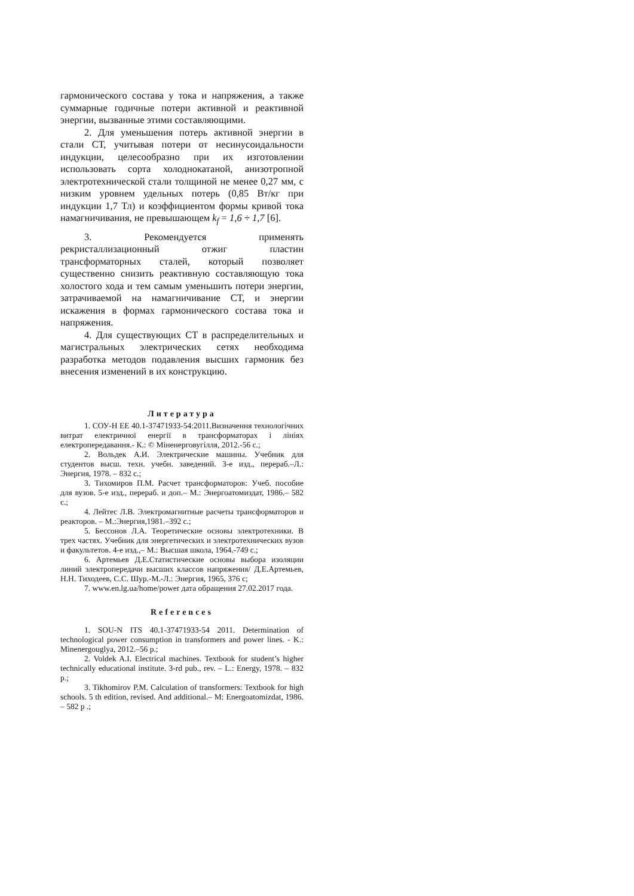гармонического состава у тока и напряжения, а также суммарные годичные потери активной и реактивной энергии, вызванные этими составляющими.
2. Для уменьшения потерь активной энергии в стали СТ, учитывая потери от несинусоидальности индукции, целесообразно при их изготовлении использовать сорта холоднокатаной, анизотропной электротехнической стали толщиной не менее 0,27 мм, с низким уровнем удельных потерь (0,85 Вт/кг при индукции 1,7 Тл) и коэффициентом формы кривой тока намагничивания, не превышающем k<sub>f</sub> = 1,6 ÷ 1,7 [6].
3. Рекомендуется применять рекристаллизационный отжиг пластин трансформаторных сталей, который позволяет существенно снизить реактивную составляющую тока холостого хода и тем самым уменьшить потери энергии, затрачиваемой на намагничивание СТ, и энергии искажения в формах гармонического состава тока и напряжения.
4. Для существующих СТ в распределительных и магистральных электрических сетях необходима разработка методов подавления высших гармоник без внесения изменений в их конструкцию.
Литература
1. СОУ-Н ЕЕ 40.1-37471933-54:2011.Визначення технологічних витрат електричної енергії в трансформаторах і лініях електропередавання.- К.: © Міненерговугілля, 2012.-56 с.;
2. Вольдек А.И. Электрические машины. Учебник для студентов высш. техн. учебн. заведений. 3-е изд., перераб.–Л.: Энергия, 1978. – 832 с.;
3. Тихомиров П.М. Расчет трансформаторов: Учеб. пособие для вузов. 5-е изд., перераб. и доп.– М.: Энергоатомиздат, 1986.– 582 с.;
4. Лейтес Л.В. Электромагнитные расчеты трансформаторов и реакторов. – М.:Энергия,1981.–392 с.;
5. Бессонов Л.А. Теоретические основы электротехники. В трех частях. Учебник для энергетических и электротехнических вузов и факультетов. 4-е изд.,– М.: Высшая школа, 1964.-749 с.;
6. Артемьев Д.Е.Статистические основы выбора изоляции линий электропередачи высших классов напряжения/ Д.Е.Артемьев, Н.Н. Тиходеев, С.С. Шур.-М.-Л.: Энергия, 1965, 376 с;
7. www.en.lg.ua/home/power дата обращения 27.02.2017 года.
References
1. SOU-N ITS 40.1-37471933-54 2011. Determination of technological power consumption in transformers and power lines. - K.: Minenergouglya, 2012.–56 p.;
2. Voldek A.I. Electrical machines. Textbook for student’s higher technically educational institute. 3-rd pub., rev. – L.: Energy, 1978. – 832 p.;
3. Tikhomirov P.M. Calculation of transformers: Textbook for high schools. 5 th edition, revised. And additional.– M: Energoatomizdat, 1986. – 582 p .;